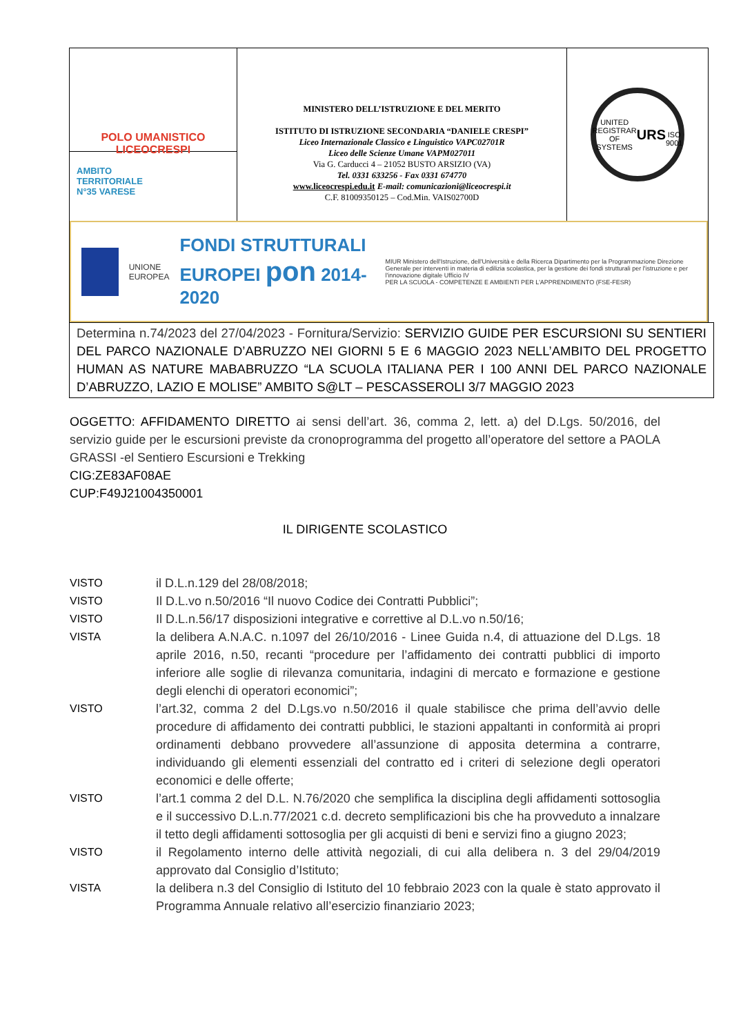POLO UMANISTICO
LICEOCRESPI
AMBITO
TERRITORIALE
N°35 VARESE
MINISTERO DELL’ISTRUZIONE E DEL MERITO
ISTITUTO DI ISTRUZIONE SECONDARIA “DANIELE CRESPI”
Liceo Internazionale Classico e Linguistico VAPC02701R
Liceo delle Scienze Umane VAPM027011
Via G. Carducci 4 – 21052 BUSTO ARSIZIO (VA)
Tel. 0331 633256 - Fax 0331 674770
www.liceocrespi.edu.it E-mail: comunicazioni@liceocrespi.it
C.F. 81009350125 – Cod.Min. VAIS02700D
UNITED REGISTRAR OF SYSTEMS
URS
ISO 9001
UNIONE EUROPEA
FONDI STRUTTURALI EUROPEI pon 2014-2020
MIUR Ministero dell'Istruzione, dell'Università e della Ricerca Dipartimento per la Programmazione Direzione Generale per interventi in materia di edilizia scolastica, per la gestione dei fondi strutturali per l'istruzione e per l'innovazione digitale Ufficio IV
PER LA SCUOLA - COMPETENZE E AMBIENTI PER L'APPRENDIMENTO (FSE-FESR)
Determina n.74/2023 del 27/04/2023 - Fornitura/Servizio: SERVIZIO GUIDE PER ESCURSIONI SU SENTIERI DEL PARCO NAZIONALE D’ABRUZZO NEI GIORNI 5 E 6 MAGGIO 2023 NELL’AMBITO DEL PROGETTO HUMAN AS NATURE MABABRUZZO “LA SCUOLA ITALIANA PER I 100 ANNI DEL PARCO NAZIONALE D’ABRUZZO, LAZIO E MOLISE” AMBITO S@LT – PESCASSEROLI 3/7 MAGGIO 2023
OGGETTO: AFFIDAMENTO DIRETTO ai sensi dell’art. 36, comma 2, lett. a) del D.Lgs. 50/2016, del servizio guide per le escursioni previste da cronoprogramma del progetto all’operatore del settore a PAOLA GRASSI -el Sentiero Escursioni e Trekking
CIG:ZE83AF08AE
CUP:F49J21004350001
IL DIRIGENTE SCOLASTICO
VISTO il D.L.n.129 del 28/08/2018;
VISTO Il D.L.vo n.50/2016 “Il nuovo Codice dei Contratti Pubblici”;
VISTO Il D.L.n.56/17 disposizioni integrative e correttive al D.L.vo n.50/16;
VISTA la delibera A.N.A.C. n.1097 del 26/10/2016 - Linee Guida n.4, di attuazione del D.Lgs. 18 aprile 2016, n.50, recanti “procedure per l’affidamento dei contratti pubblici di importo inferiore alle soglie di rilevanza comunitaria, indagini di mercato e formazione e gestione degli elenchi di operatori economici”;
VISTO l’art.32, comma 2 del D.Lgs.vo n.50/2016 il quale stabilisce che prima dell’avvio delle procedure di affidamento dei contratti pubblici, le stazioni appaltanti in conformità ai propri ordinamenti debbano provvedere all’assunzione di apposita determina a contrarre, individuando gli elementi essenziali del contratto ed i criteri di selezione degli operatori economici e delle offerte;
VISTO l’art.1 comma 2 del D.L. N.76/2020 che semplifica la disciplina degli affidamenti sottosoglia e il successivo D.L.n.77/2021 c.d. decreto semplificazioni bis che ha provveduto a innalzare il tetto degli affidamenti sottosoglia per gli acquisti di beni e servizi fino a giugno 2023;
VISTO il Regolamento interno delle attività negoziali, di cui alla delibera n. 3 del 29/04/2019 approvato dal Consiglio d’Istituto;
VISTA la delibera n.3 del Consiglio di Istituto del 10 febbraio 2023 con la quale è stato approvato il Programma Annuale relativo all’esercizio finanziario 2023;